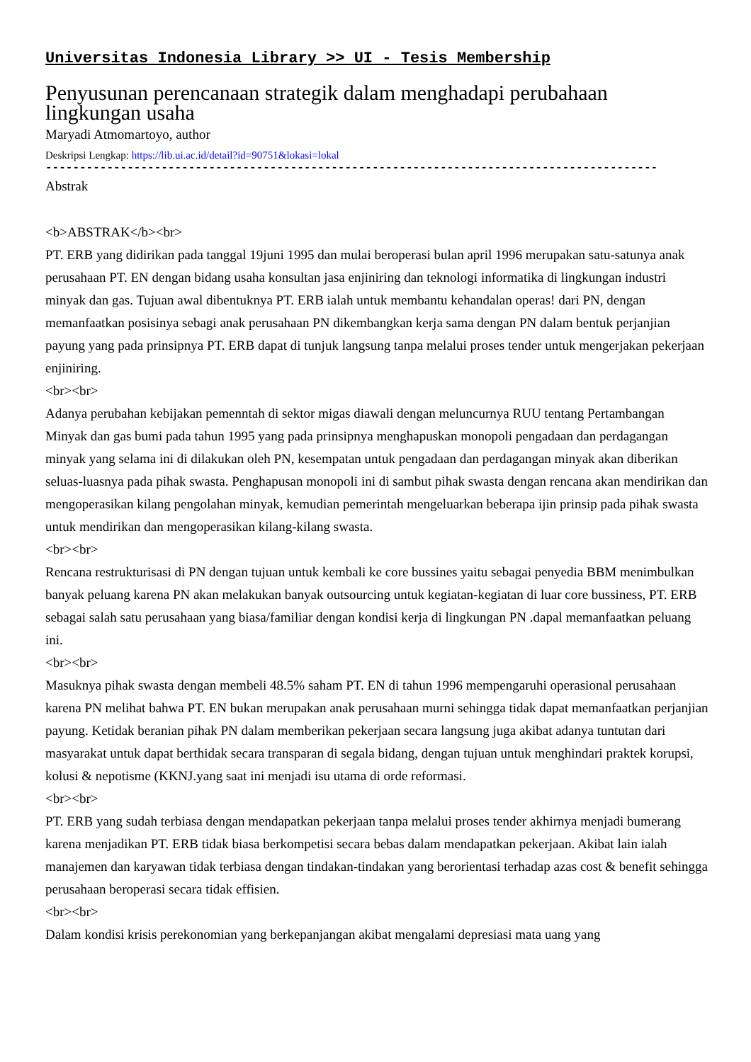Universitas Indonesia Library >> UI - Tesis Membership
Penyusunan perencanaan strategik dalam menghadapi perubahaan lingkungan usaha
Maryadi Atmomartoyo, author
Deskripsi Lengkap: https://lib.ui.ac.id/detail?id=90751&lokasi=lokal
------------------------------------------------------------------------------------------
Abstrak
<b>ABSTRAK</b><br>
PT. ERB yang didirikan pada tanggal 19juni 1995 dan mulai beroperasi bulan april 1996 merupakan satu-satunya anak perusahaan PT. EN dengan bidang usaha konsultan jasa enjiniring dan teknologi informatika di lingkungan industri minyak dan gas. Tujuan awal dibentuknya PT. ERB ialah untuk membantu kehandalan operas! dari PN, dengan memanfaatkan posisinya sebagi anak perusahaan PN dikembangkan kerja sama dengan PN dalam bentuk perjanjian payung yang pada prinsipnya PT. ERB dapat di tunjuk langsung tanpa melalui proses tender untuk mengerjakan pekerjaan enjiniring.
<br><br>
Adanya perubahan kebijakan pemenntah di sektor migas diawali dengan meluncurnya RUU tentang Pertambangan Minyak dan gas bumi pada tahun 1995 yang pada prinsipnya menghapuskan monopoli pengadaan dan perdagangan minyak yang selama ini di dilakukan oleh PN, kesempatan untuk pengadaan dan perdagangan minyak akan diberikan seluas-luasnya pada pihak swasta. Penghapusan monopoli ini di sambut pihak swasta dengan rencana akan mendirikan dan mengoperasikan kilang pengolahan minyak, kemudian pemerintah mengeluarkan beberapa ijin prinsip pada pihak swasta untuk mendirikan dan mengoperasikan kilang-kilang swasta.
<br><br>
Rencana restrukturisasi di PN dengan tujuan untuk kembali ke core bussines yaitu sebagai penyedia BBM menimbulkan banyak peluang karena PN akan melakukan banyak outsourcing untuk kegiatan-kegiatan di luar core bussiness, PT. ERB sebagai salah satu perusahaan yang biasa/familiar dengan kondisi kerja di lingkungan PN .dapal memanfaatkan peluang ini.
<br><br>
Masuknya pihak swasta dengan membeli 48.5% saham PT. EN di tahun 1996 mempengaruhi operasional perusahaan karena PN melihat bahwa PT. EN bukan merupakan anak perusahaan murni sehingga tidak dapat memanfaatkan perjanjian payung. Ketidak beranian pihak PN dalam memberikan pekerjaan secara langsung juga akibat adanya tuntutan dari masyarakat untuk dapat berthidak secara transparan di segala bidang, dengan tujuan untuk menghindari praktek korupsi, kolusi & nepotisme (KKNJ.yang saat ini menjadi isu utama di orde reformasi.
<br><br>
PT. ERB yang sudah terbiasa dengan mendapatkan pekerjaan tanpa melalui proses tender akhirnya menjadi bumerang karena menjadikan PT. ERB tidak biasa berkompetisi secara bebas dalam mendapatkan pekerjaan. Akibat lain ialah manajemen dan karyawan tidak terbiasa dengan tindakan-tindakan yang berorientasi terhadap azas cost & benefit sehingga perusahaan beroperasi secara tidak effisien.
<br><br>
Dalam kondisi krisis perekonomian yang berkepanjangan akibat mengalami depresiasi mata uang yang